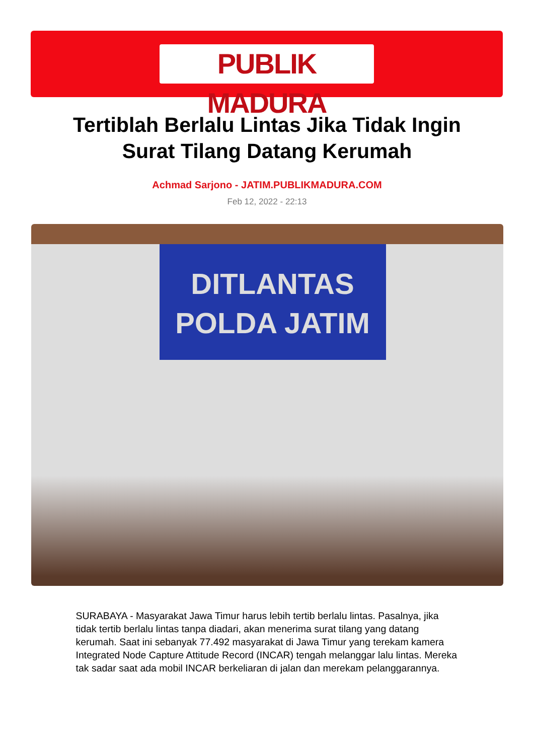PUBLIK MADURA
Tertiblah Berlalu Lintas Jika Tidak Ingin Surat Tilang Datang Kerumah
Achmad Sarjono - JATIM.PUBLIKMADURA.COM
Feb 12, 2022 - 22:13
DITLANTAS
POLDA JATIM
SURABAYA - Masyarakat Jawa Timur harus lebih tertib berlalu lintas. Pasalnya, jika tidak tertib berlalu lintas tanpa diadari, akan menerima surat tilang yang datang kerumah. Saat ini sebanyak 77.492 masyarakat di Jawa Timur yang terekam kamera Integrated Node Capture Attitude Record (INCAR) tengah melanggar lalu lintas. Mereka tak sadar saat ada mobil INCAR berkeliaran di jalan dan merekam pelanggarannya.